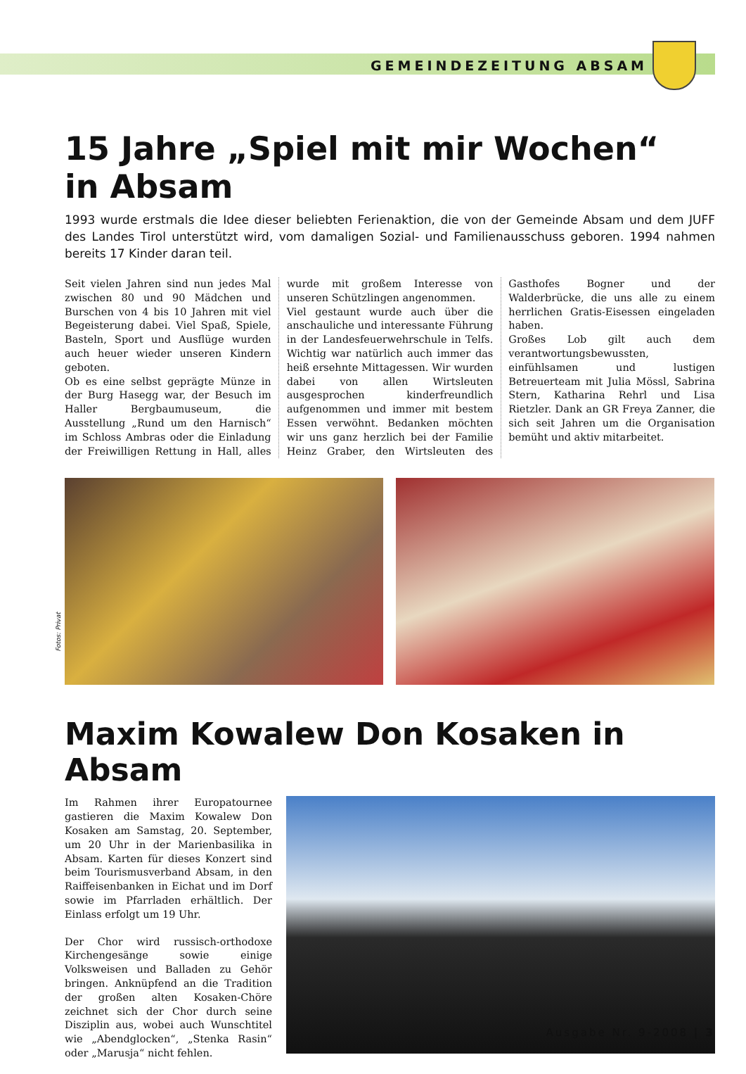GEMEINDEZEITUNG ABSAM
15 Jahre „Spiel mit mir Wochen“
in Absam
1993 wurde erstmals die Idee dieser beliebten Ferienaktion, die von der Gemeinde Absam und dem JUFF des Landes Tirol unterstützt wird, vom damaligen Sozial- und Familienausschuss geboren. 1994 nahmen bereits 17 Kinder daran teil.
Seit vielen Jahren sind nun jedes Mal zwischen 80 und 90 Mädchen und Burschen von 4 bis 10 Jahren mit viel Begeisterung dabei. Viel Spaß, Spiele, Basteln, Sport und Ausflüge wurden auch heuer wieder unseren Kindern geboten.
Ob es eine selbst geprägte Münze in der Burg Hasegg war, der Besuch im Haller Bergbaumuseum, die Ausstellung „Rund um den Harnisch“ im Schloss Ambras oder die Einladung der Freiwilligen Rettung in Hall, alles wurde mit großem Interesse von unseren Schützlingen angenommen.
Viel gestaunt wurde auch über die anschauliche und interessante Führung in der Landesfeuerwehrschule in Telfs. Wichtig war natürlich auch immer das heiß ersehnte Mittagessen. Wir wurden dabei von allen Wirtsleuten ausgesprochen kinderfreundlich aufgenommen und immer mit bestem Essen verwöhnt. Bedanken möchten wir uns ganz herzlich bei der Familie Heinz Graber, den Wirtsleuten des Gasthofes Bogner und der Walderbrücke, die uns alle zu einem herrlichen Gratis-Eisessen eingeladen haben.
Großes Lob gilt auch dem verantwortungsbewussten, einfühlsamen und lustigen Betreuerteam mit Julia Mössl, Sabrina Stern, Katharina Rehrl und Lisa Rietzler. Dank an GR Freya Zanner, die sich seit Jahren um die Organisation bemüht und aktiv mitarbeitet.
Fotos: Privat
Maxim Kowalew Don Kosaken in Absam
Im Rahmen ihrer Europatournee gastieren die Maxim Kowalew Don Kosaken am Samstag, 20. September, um 20 Uhr in der Marienbasilika in Absam. Karten für dieses Konzert sind beim Tourismusverband Absam, in den Raiffeisenbanken in Eichat und im Dorf sowie im Pfarrladen erhältlich. Der Einlass erfolgt um 19 Uhr.
Der Chor wird russisch-orthodoxe Kirchengesänge sowie einige Volksweisen und Balladen zu Gehör bringen. Anknüpfend an die Tradition der großen alten Kosaken-Chöre zeichnet sich der Chor durch seine Disziplin aus, wobei auch Wunschtitel wie „Abendglocken“, „Stenka Rasin“ oder „Marusja“ nicht fehlen.
Ausgabe Nr. 9-2008 | 3